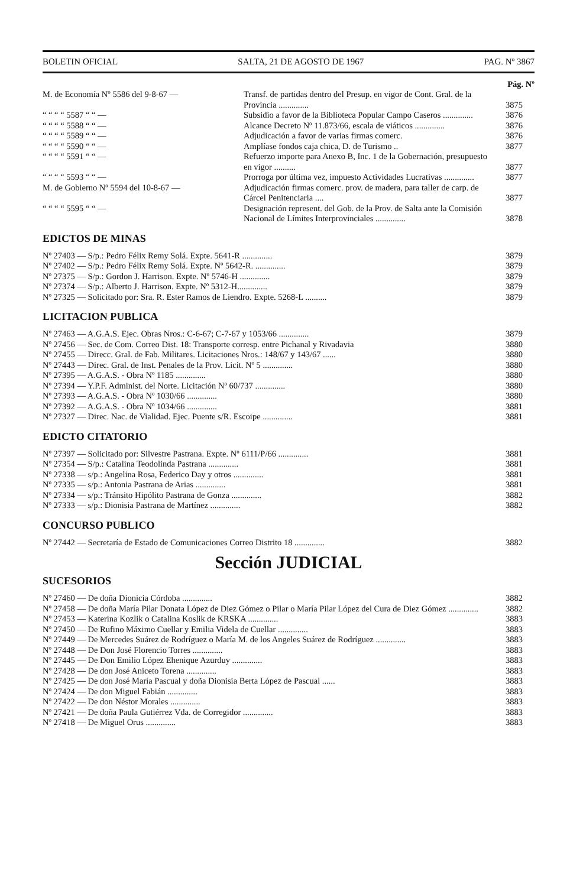BOLETIN OFICIAL SALTA, 21 DE AGOSTO DE 1967 PAG. Nº 3867
Pág. Nº
| M. de Economía Nº 5586 del 9-8-67 — | Transf. de partidas dentro del Presup. en vigor de Cont. Gral. de la Provincia .............. | 3875 |
| “ “ “ “ 5587 “ “ — | Subsidio a favor de la Biblioteca Popular Campo Caseros .............. | 3876 |
| “ “ “ “ 5588 “ “ — | Alcance Decreto Nº 11.873/66, escala de viáticos .............. | 3876 |
| “ “ “ “ 5589 “ “ — | Adjudicación a favor de varias firmas comerc. | 3876 |
| “ “ “ “ 5590 “ “ — | Amplíase fondos caja chica, D. de Turismo .. | 3877 |
| “ “ “ “ 5591 “ “ — | Refuerzo importe para Anexo B, Inc. 1 de la Gobernación, presupuesto en vigor .......... | 3877 |
| “ “ “ “ 5593 “ “ — | Prorroga por última vez, impuesto Actividades Lucrativas .............. | 3877 |
| M. de Gobierno Nº 5594 del 10-8-67 — | Adjudicación firmas comerc. prov. de madera, para taller de carp. de Cárcel Penitenciaria .... | 3877 |
| “ “ “ “ 5595 “ “ — | Designación represent. del Gob. de la Prov. de Salta ante la Comisión Nacional de Límites Interprovinciales .............. | 3878 |
EDICTOS DE MINAS
| Nº 27403 — S/p.: Pedro Félix Remy Solá. Expte. 5641-R .............. | 3879 |
| Nº 27402 — S/p.: Pedro Félix Remy Solá. Expte. Nº 5642-R. .............. | 3879 |
| Nº 27375 — S/p.: Gordon J. Harrison. Expte. Nº 5746-H .............. | 3879 |
| Nº 27374 — S/p.: Alberto J. Harrison. Expte. Nº 5312-H.............. | 3879 |
| Nº 27325 — Solicitado por: Sra. R. Ester Ramos de Liendro. Expte. 5268-L .......... | 3879 |
LICITACION PUBLICA
| Nº 27463 — A.G.A.S. Ejec. Obras Nros.: C-6-67; C-7-67 y 1053/66 .............. | 3879 |
| Nº 27456 — Sec. de Com. Correo Dist. 18: Transporte corresp. entre Pichanal y Rivadavia | 3880 |
| Nº 27455 — Direcc. Gral. de Fab. Militares. Licitaciones Nros.: 148/67 y 143/67 ...... | 3880 |
| Nº 27443 — Direc. Gral. de Inst. Penales de la Prov. Licit. Nº 5 .............. | 3880 |
| Nº 27395 — A.G.A.S. - Obra Nº 1185 .............. | 3880 |
| Nº 27394 — Y.P.F. Administ. del Norte. Licitación Nº 60/737 .............. | 3880 |
| Nº 27393 — A.G.A.S. - Obra Nº 1030/66 .............. | 3880 |
| Nº 27392 — A.G.A.S. - Obra Nº 1034/66 .............. | 3881 |
| Nº 27327 — Direc. Nac. de Vialidad. Ejec. Puente s/R. Escoipe .............. | 3881 |
EDICTO CITATORIO
| Nº 27397 — Solicitado por: Silvestre Pastrana. Expte. Nº 6111/P/66 .............. | 3881 |
| Nº 27354 — S/p.: Catalina Teodolinda Pastrana .............. | 3881 |
| Nº 27338 — s/p.: Angelina Rosa, Federico Day y otros .............. | 3881 |
| Nº 27335 — s/p.: Antonia Pastrana de Arias .............. | 3881 |
| Nº 27334 — s/p.: Tránsito Hipólito Pastrana de Gonza .............. | 3882 |
| Nº 27333 — s/p.: Dionisia Pastrana de Martínez .............. | 3882 |
CONCURSO PUBLICO
| Nº 27442 — Secretaría de Estado de Comunicaciones Correo Distrito 18 .............. | 3882 |
Sección JUDICIAL
SUCESORIOS
| Nº 27460 — De doña Dionicia Córdoba .............. | 3882 |
| Nº 27458 — De doña María Pilar Donata López de Diez Gómez o Pilar o María Pilar López del Cura de Diez Gómez .............. | 3882 |
| Nº 27453 — Katerina Kozlik o Catalina Koslik de KRSKA .............. | 3883 |
| Nº 27450 — De Rufino Máximo Cuellar y Emilia Videla de Cuellar .............. | 3883 |
| Nº 27449 — De Mercedes Suárez de Rodríguez o María M. de los Angeles Suárez de Rodríguez .............. | 3883 |
| Nº 27448 — De Don José Florencio Torres .............. | 3883 |
| Nº 27445 — De Don Emilio López Ehenique Azurduy .............. | 3883 |
| Nº 27428 — De don José Aniceto Torena .............. | 3883 |
| Nº 27425 — De don José María Pascual y doña Dionisia Berta López de Pascual ...... | 3883 |
| Nº 27424 — De don Miguel Fabián .............. | 3883 |
| Nº 27422 — De don Néstor Morales .............. | 3883 |
| Nº 27421 — De doña Paula Gutiérrez Vda. de Corregidor .............. | 3883 |
| Nº 27418 — De Miguel Orus .............. | 3883 |